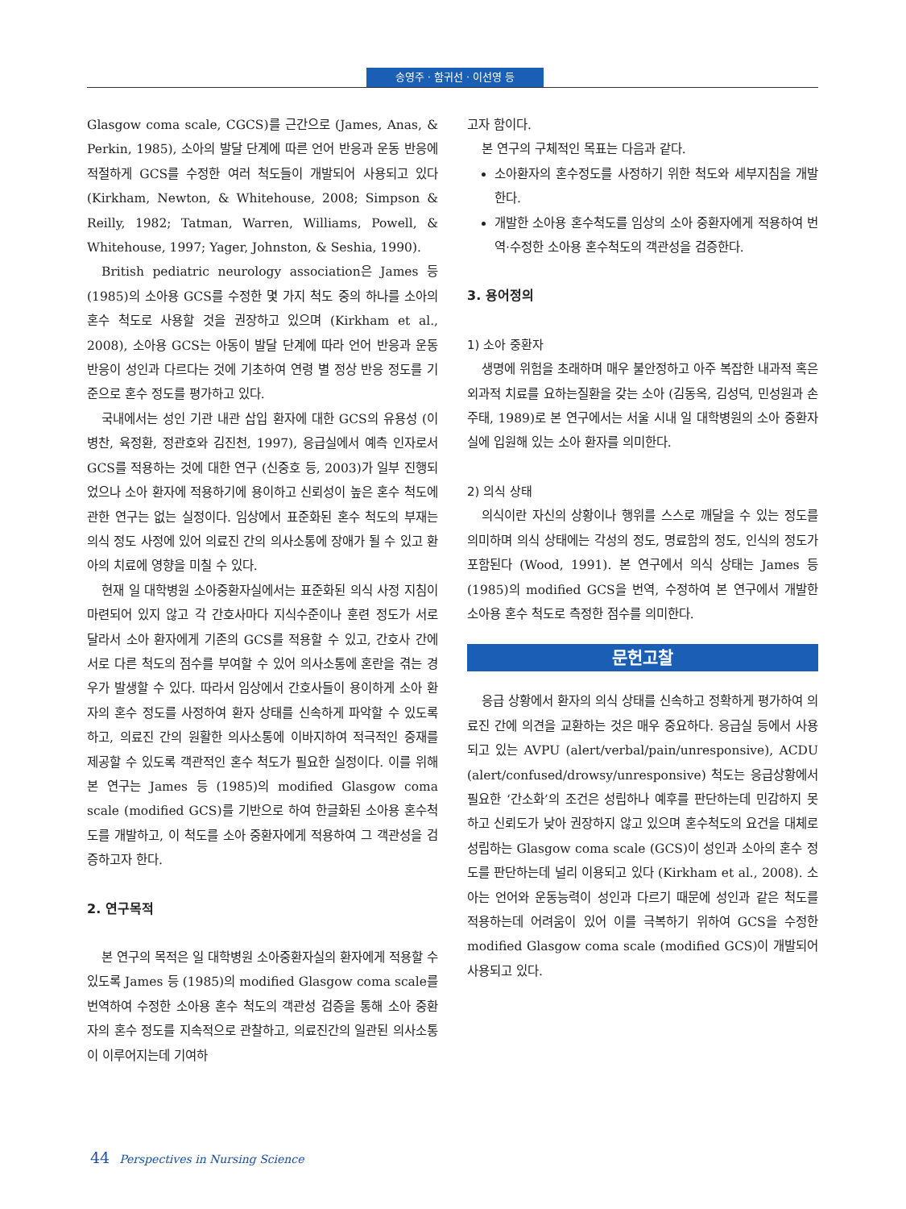송영주 · 함귀선 · 이선영 등
Glasgow coma scale, CGCS)를 근간으로 (James, Anas, & Perkin, 1985), 소아의 발달 단계에 따른 언어 반응과 운동 반응에 적절하게 GCS를 수정한 여러 척도들이 개발되어 사용되고 있다 (Kirkham, Newton, & Whitehouse, 2008; Simpson & Reilly, 1982; Tatman, Warren, Williams, Powell, & Whitehouse, 1997; Yager, Johnston, & Seshia, 1990).
British pediatric neurology association은 James 등 (1985)의 소아용 GCS를 수정한 몇 가지 척도 중의 하나를 소아의 혼수 척도로 사용할 것을 권장하고 있으며 (Kirkham et al., 2008), 소아용 GCS는 아동이 발달 단계에 따라 언어 반응과 운동 반응이 성인과 다르다는 것에 기초하여 연령 별 정상 반응 정도를 기준으로 혼수 정도를 평가하고 있다.
국내에서는 성인 기관 내관 삽입 환자에 대한 GCS의 유용성 (이병찬, 육정환, 정관호와 김진천, 1997), 응급실에서 예측 인자로서 GCS를 적용하는 것에 대한 연구 (신중호 등, 2003)가 일부 진행되었으나 소아 환자에 적용하기에 용이하고 신뢰성이 높은 혼수 척도에 관한 연구는 없는 실정이다. 임상에서 표준화된 혼수 척도의 부재는 의식 정도 사정에 있어 의료진 간의 의사소통에 장애가 될 수 있고 환아의 치료에 영향을 미칠 수 있다.
현재 일 대학병원 소아중환자실에서는 표준화된 의식 사정 지침이 마련되어 있지 않고 각 간호사마다 지식수준이나 훈련 정도가 서로 달라서 소아 환자에게 기존의 GCS를 적용할 수 있고, 간호사 간에 서로 다른 척도의 점수를 부여할 수 있어 의사소통에 혼란을 겪는 경우가 발생할 수 있다. 따라서 임상에서 간호사들이 용이하게 소아 환자의 혼수 정도를 사정하여 환자 상태를 신속하게 파악할 수 있도록 하고, 의료진 간의 원활한 의사소통에 이바지하여 적극적인 중재를 제공할 수 있도록 객관적인 혼수 척도가 필요한 실정이다. 이를 위해 본 연구는 James 등 (1985)의 modified Glasgow coma scale (modified GCS)를 기반으로 하여 한글화된 소아용 혼수척도를 개발하고, 이 척도를 소아 중환자에게 적용하여 그 객관성을 검증하고자 한다.
2. 연구목적
본 연구의 목적은 일 대학병원 소아중환자실의 환자에게 적용할 수 있도록 James 등 (1985)의 modified Glasgow coma scale를 번역하여 수정한 소아용 혼수 척도의 객관성 검증을 통해 소아 중환자의 혼수 정도를 지속적으로 관찰하고, 의료진간의 일관된 의사소통이 이루어지는데 기여하
고자 함이다.
본 연구의 구체적인 목표는 다음과 같다.
소아환자의 혼수정도를 사정하기 위한 척도와 세부지침을 개발한다.
개발한 소아용 혼수척도를 임상의 소아 중환자에게 적용하여 번역·수정한 소아용 혼수척도의 객관성을 검증한다.
3. 용어정의
1) 소아 중환자
생명에 위험을 초래하며 매우 불안정하고 아주 복잡한 내과적 혹은 외과적 치료를 요하는질환을 갖는 소아 (김동옥, 김성덕, 민성원과 손주태, 1989)로 본 연구에서는 서울 시내 일 대학병원의 소아 중환자실에 입원해 있는 소아 환자를 의미한다.
2) 의식 상태
의식이란 자신의 상황이나 행위를 스스로 깨달을 수 있는 정도를 의미하며 의식 상태에는 각성의 정도, 명료함의 정도, 인식의 정도가 포함된다 (Wood, 1991). 본 연구에서 의식 상태는 James 등 (1985)의 modified GCS을 번역, 수정하여 본 연구에서 개발한 소아용 혼수 척도로 측정한 점수를 의미한다.
문헌고찰
응급 상황에서 환자의 의식 상태를 신속하고 정확하게 평가하여 의료진 간에 의견을 교환하는 것은 매우 중요하다. 응급실 등에서 사용되고 있는 AVPU (alert/verbal/pain/unresponsive), ACDU (alert/confused/drowsy/unresponsive) 척도는 응급상황에서 필요한 ‘간소화’의 조건은 성립하나 예후를 판단하는데 민감하지 못하고 신뢰도가 낮아 권장하지 않고 있으며 혼수척도의 요건을 대체로 성립하는 Glasgow coma scale (GCS)이 성인과 소아의 혼수 정도를 판단하는데 널리 이용되고 있다 (Kirkham et al., 2008). 소아는 언어와 운동능력이 성인과 다르기 때문에 성인과 같은 척도를 적용하는데 어려움이 있어 이를 극복하기 위하여 GCS을 수정한 modified Glasgow coma scale (modified GCS)이 개발되어 사용되고 있다.
44 Perspectives in Nursing Science